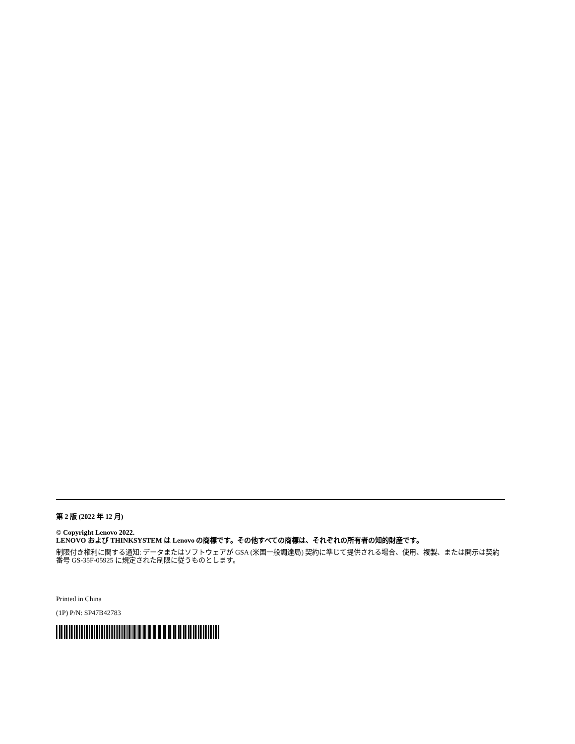第 2 版 (2022 年 12 月)
© Copyright Lenovo 2022.
LENOVO および THINKSYSTEM は Lenovo の商標です。その他すべての商標は、それぞれの所有者の知的財産です。
制限付き権利に関する通知: データまたはソフトウェアが GSA (米国一般調達局) 契約に準じて提供される場合、使用、複製、または開示は契約番号 GS-35F-05925 に規定された制限に従うものとします。
Printed in China
(1P) P/N: SP47B42783